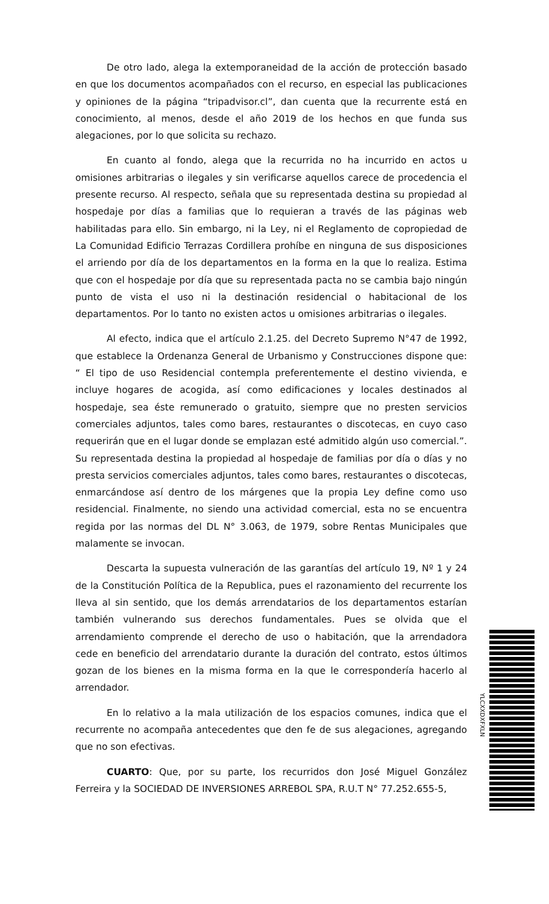De otro lado, alega la extemporaneidad de la acción de protección basado en que los documentos acompañados con el recurso, en especial las publicaciones y opiniones de la página “tripadvisor.cl”, dan cuenta que la recurrente está en conocimiento, al menos, desde el año 2019 de los hechos en que funda sus alegaciones, por lo que solicita su rechazo.
En cuanto al fondo, alega que la recurrida no ha incurrido en actos u omisiones arbitrarias o ilegales y sin verificarse aquellos carece de procedencia el presente recurso. Al respecto, señala que su representada destina su propiedad al hospedaje por días a familias que lo requieran a través de las páginas web habilitadas para ello. Sin embargo, ni la Ley, ni el Reglamento de copropiedad de La Comunidad Edificio Terrazas Cordillera prohíbe en ninguna de sus disposiciones el arriendo por día de los departamentos en la forma en la que lo realiza. Estima que con el hospedaje por día que su representada pacta no se cambia bajo ningún punto de vista el uso ni la destinación residencial o habitacional de los departamentos. Por lo tanto no existen actos u omisiones arbitrarias o ilegales.
Al efecto, indica que el artículo 2.1.25. del Decreto Supremo N°47 de 1992, que establece la Ordenanza General de Urbanismo y Construcciones dispone que: “ El tipo de uso Residencial contempla preferentemente el destino vivienda, e incluye hogares de acogida, así como edificaciones y locales destinados al hospedaje, sea éste remunerado o gratuito, siempre que no presten servicios comerciales adjuntos, tales como bares, restaurantes o discotecas, en cuyo caso requerirán que en el lugar donde se emplazan esté admitido algún uso comercial.”. Su representada destina la propiedad al hospedaje de familias por día o días y no presta servicios comerciales adjuntos, tales como bares, restaurantes o discotecas, enmarcándose así dentro de los márgenes que la propia Ley define como uso residencial. Finalmente, no siendo una actividad comercial, esta no se encuentra regida por las normas del DL N° 3.063, de 1979, sobre Rentas Municipales que malamente se invocan.
Descarta la supuesta vulneración de las garantías del artículo 19, Nº 1 y 24 de la Constitución Política de la Republica, pues el razonamiento del recurrente los lleva al sin sentido, que los demás arrendatarios de los departamentos estarían también vulnerando sus derechos fundamentales. Pues se olvida que el arrendamiento comprende el derecho de uso o habitación, que la arrendadora cede en beneficio del arrendatario durante la duración del contrato, estos últimos gozan de los bienes en la misma forma en la que le correspondería hacerlo al arrendador.
En lo relativo a la mala utilización de los espacios comunes, indica que el recurrente no acompaña antecedentes que den fe de sus alegaciones, agregando que no son efectivas.
CUARTO: Que, por su parte, los recurridos don José Miguel González Ferreira y la SOCIEDAD DE INVERSIONES ARREBOL SPA, R.U.T N° 77.252.655-5,
YLCXXDXFXLN